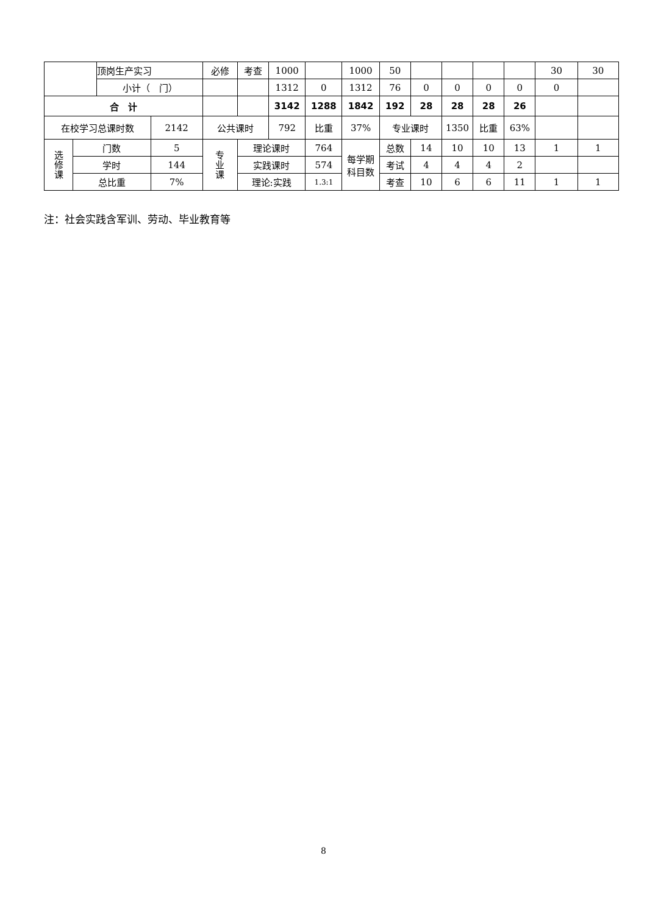| | | 顶岗生产实习 | | 必修 | 考查 | 1000 | | 1000 | 50 | | | | | 30 | 30 |
| | | 小计（ 门） | | | | 1312 | 0 | 1312 | 76 | 0 | 0 | 0 | 0 | 0 | |
| 合 计 | | | | | | 3142 | 1288 | 1842 | 192 | 28 | 28 | 28 | 26 | | |
| 在校学习总课时数 | | | 2142 | 公共课时 | | 792 | 比重 | 37% | 专业课时 | | 1350 | 比重 | 63% | | |
| 选 修 课 | 门数 | | 5 | 专 业 课 | 理论课时 | | 764 | 每学期 科目数 | 总数 | 14 | 10 | 10 | 13 | 1 | 1 |
| | 学时 | | 144 | | 实践课时 | | 574 | | 考试 | 4 | 4 | 4 | 2 | | |
| | 总比重 | | 7% | | 理论:实践 | | 1.3:1 | | 考查 | 10 | 6 | 6 | 11 | 1 | 1 |
注：社会实践含军训、劳动、毕业教育等
8